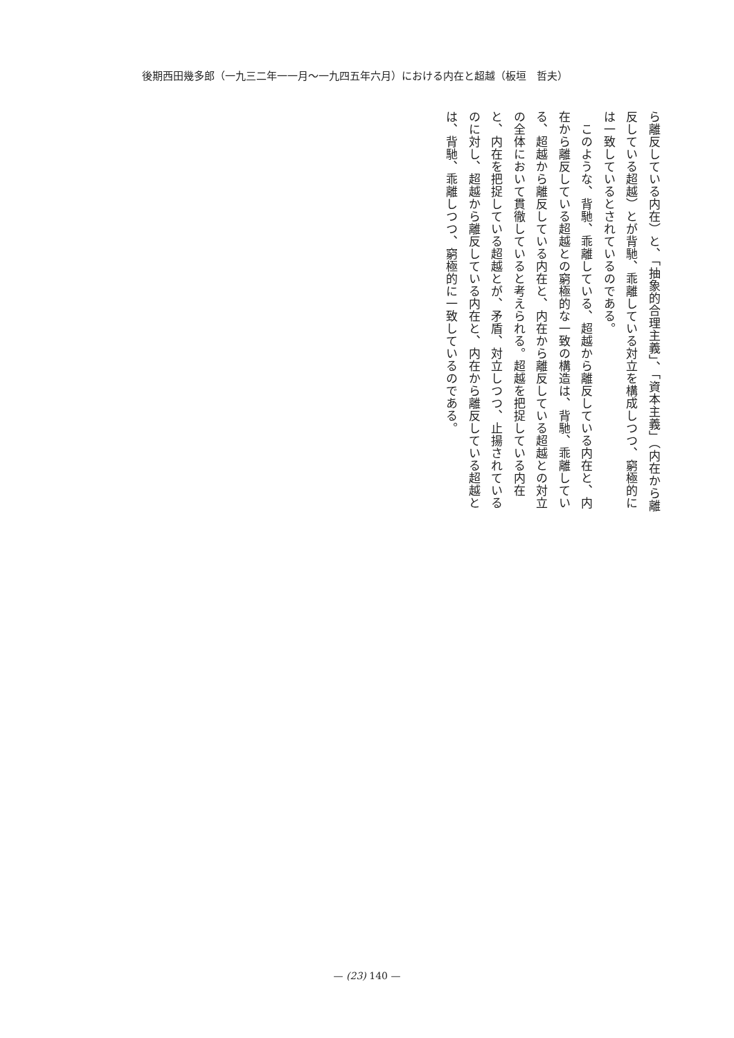後期西田幾多郎（一九三二年一一月～一九四五年六月）における内在と超越（板垣　哲夫）
ら離反している内在）と、「抽象的合理主義」、「資本主義」（内在から離反している超越）とが背馳、乖離している対立を構成しつつ、窮極的には一致しているとされているのである。
　このような、背馳、乖離している、超越から離反している内在と、内在から離反している超越との窮極的な一致の構造は、背馳、乖離している、超越から離反している内在と、内在から離反している超越との対立の全体において貫徹していると考えられる。超越を把捉している内在と、内在を把捉している超越とが、矛盾、対立しつつ、止揚されているのに対し、超越から離反している内在と、内在から離反している超越とは、背馳、乖離しつつ、窮極的に一致しているのである。
— (23) 140 —